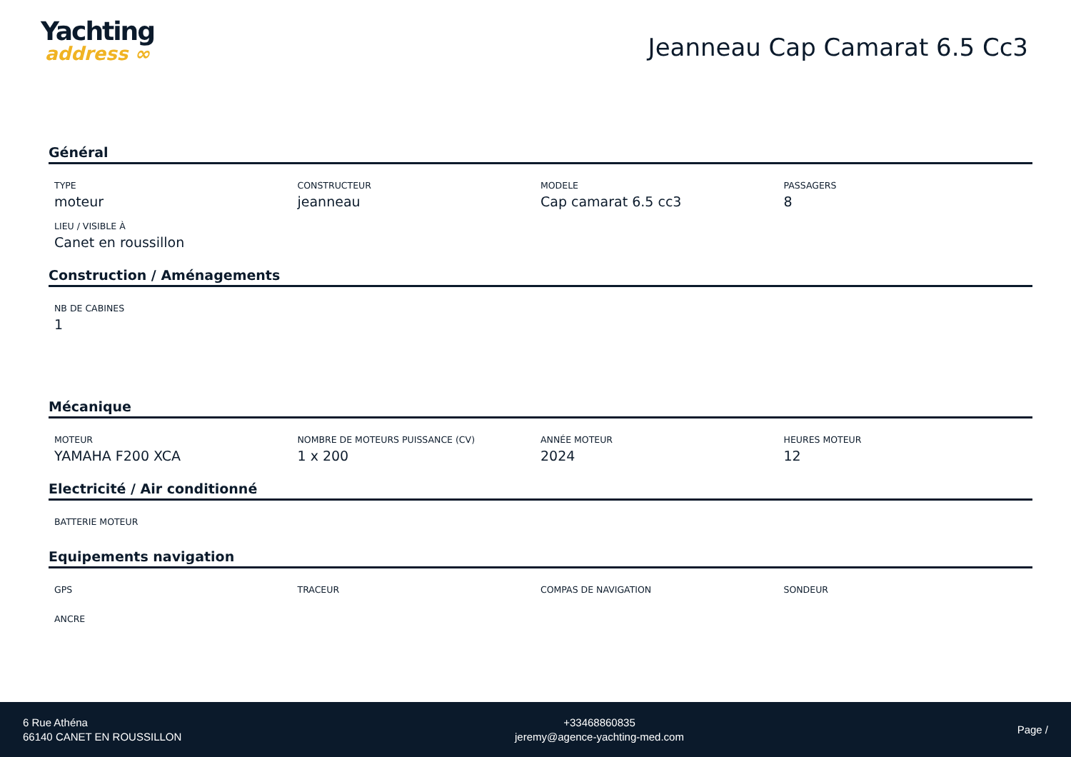Yachting
address ∞
Jeanneau Cap Camarat 6.5 Cc3
Général
TYPE
moteur
CONSTRUCTEUR
jeanneau
MODELE
Cap camarat 6.5 cc3
PASSAGERS
8
LIEU / VISIBLE À
Canet en roussillon
Construction / Aménagements
NB DE CABINES
1
Mécanique
MOTEUR
YAMAHA F200 XCA
NOMBRE DE MOTEURS PUISSANCE (CV)
1 x 200
ANNÉE MOTEUR
2024
HEURES MOTEUR
12
Electricité / Air conditionné
BATTERIE MOTEUR
Equipements navigation
GPS
TRACEUR
COMPAS DE NAVIGATION
SONDEUR
ANCRE
6 Rue Athéna
66140 CANET EN ROUSSILLON
+33468860835
jeremy@agence-yachting-med.com
Page /